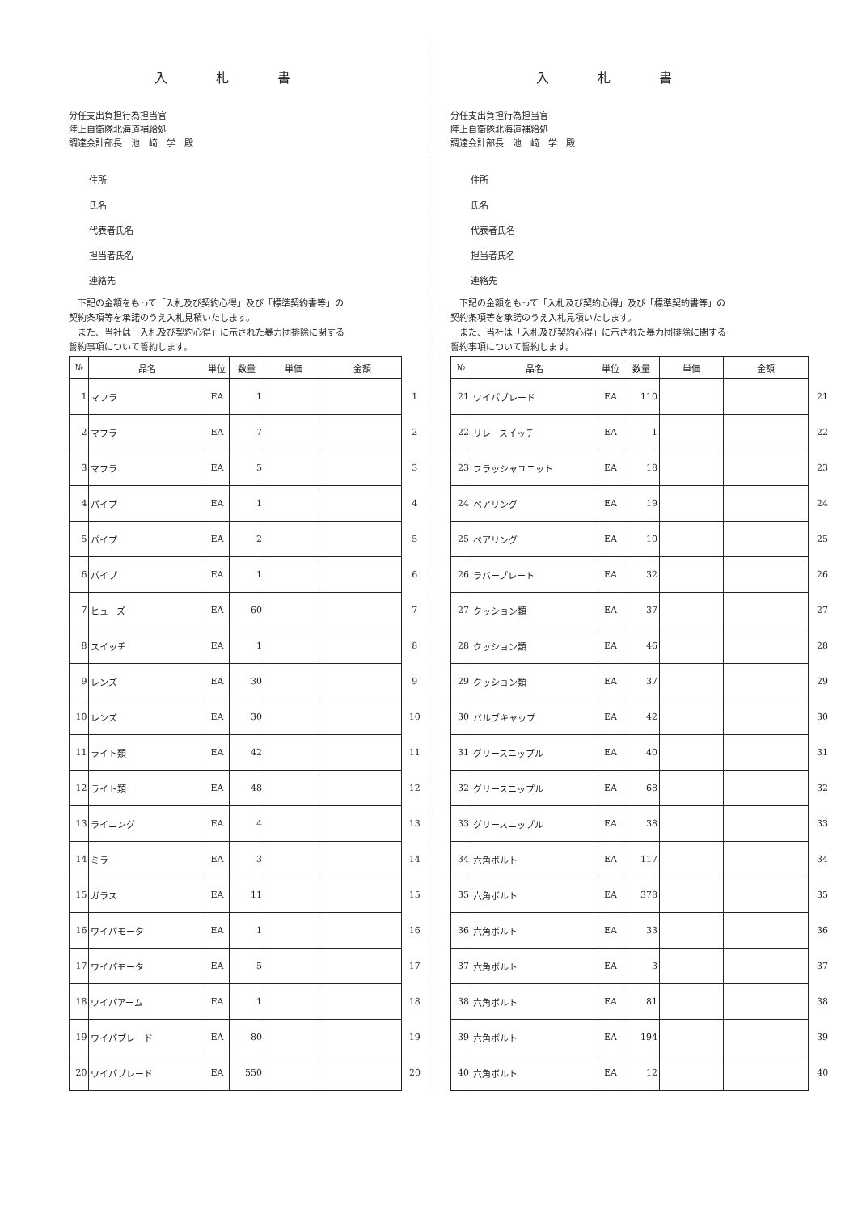入札書
分任支出負担行為担当官
陸上自衛隊北海道補給処
調達会計部長　池　﨑　学　殿
住所
氏名
代表者氏名
担当者氏名
連絡先
　下記の金額をもって「入札及び契約心得」及び「標準契約書等」の
契約条項等を承諾のうえ入札見積いたします。
　また、当社は「入札及び契約心得」に示された暴力団排除に関する
誓約事項について誓約します。
| № | 品名 | 単位 | 数量 | 単価 | 金額 | |
| 1 | マフラ | EA | 1 | | | 1 |
| 2 | マフラ | EA | 7 | | | 2 |
| 3 | マフラ | EA | 5 | | | 3 |
| 4 | パイプ | EA | 1 | | | 4 |
| 5 | パイプ | EA | 2 | | | 5 |
| 6 | パイプ | EA | 1 | | | 6 |
| 7 | ヒューズ | EA | 60 | | | 7 |
| 8 | スイッチ | EA | 1 | | | 8 |
| 9 | レンズ | EA | 30 | | | 9 |
| 10 | レンズ | EA | 30 | | | 10 |
| 11 | ライト類 | EA | 42 | | | 11 |
| 12 | ライト類 | EA | 48 | | | 12 |
| 13 | ライニング | EA | 4 | | | 13 |
| 14 | ミラー | EA | 3 | | | 14 |
| 15 | ガラス | EA | 11 | | | 15 |
| 16 | ワイパモータ | EA | 1 | | | 16 |
| 17 | ワイパモータ | EA | 5 | | | 17 |
| 18 | ワイパアーム | EA | 1 | | | 18 |
| 19 | ワイパブレード | EA | 80 | | | 19 |
| 20 | ワイパブレード | EA | 550 | | | 20 |
入札書
分任支出負担行為担当官
陸上自衛隊北海道補給処
調達会計部長　池　﨑　学　殿
住所
氏名
代表者氏名
担当者氏名
連絡先
　下記の金額をもって「入札及び契約心得」及び「標準契約書等」の
契約条項等を承諾のうえ入札見積いたします。
　また、当社は「入札及び契約心得」に示された暴力団排除に関する
誓約事項について誓約します。
| № | 品名 | 単位 | 数量 | 単価 | 金額 | |
| 21 | ワイパブレード | EA | 110 | | | 21 |
| 22 | リレースイッチ | EA | 1 | | | 22 |
| 23 | フラッシャユニット | EA | 18 | | | 23 |
| 24 | ベアリング | EA | 19 | | | 24 |
| 25 | ベアリング | EA | 10 | | | 25 |
| 26 | ラバープレート | EA | 32 | | | 26 |
| 27 | クッション類 | EA | 37 | | | 27 |
| 28 | クッション類 | EA | 46 | | | 28 |
| 29 | クッション類 | EA | 37 | | | 29 |
| 30 | バルブキャップ | EA | 42 | | | 30 |
| 31 | グリースニップル | EA | 40 | | | 31 |
| 32 | グリースニップル | EA | 68 | | | 32 |
| 33 | グリースニップル | EA | 38 | | | 33 |
| 34 | 六角ボルト | EA | 117 | | | 34 |
| 35 | 六角ボルト | EA | 378 | | | 35 |
| 36 | 六角ボルト | EA | 33 | | | 36 |
| 37 | 六角ボルト | EA | 3 | | | 37 |
| 38 | 六角ボルト | EA | 81 | | | 38 |
| 39 | 六角ボルト | EA | 194 | | | 39 |
| 40 | 六角ボルト | EA | 12 | | | 40 |